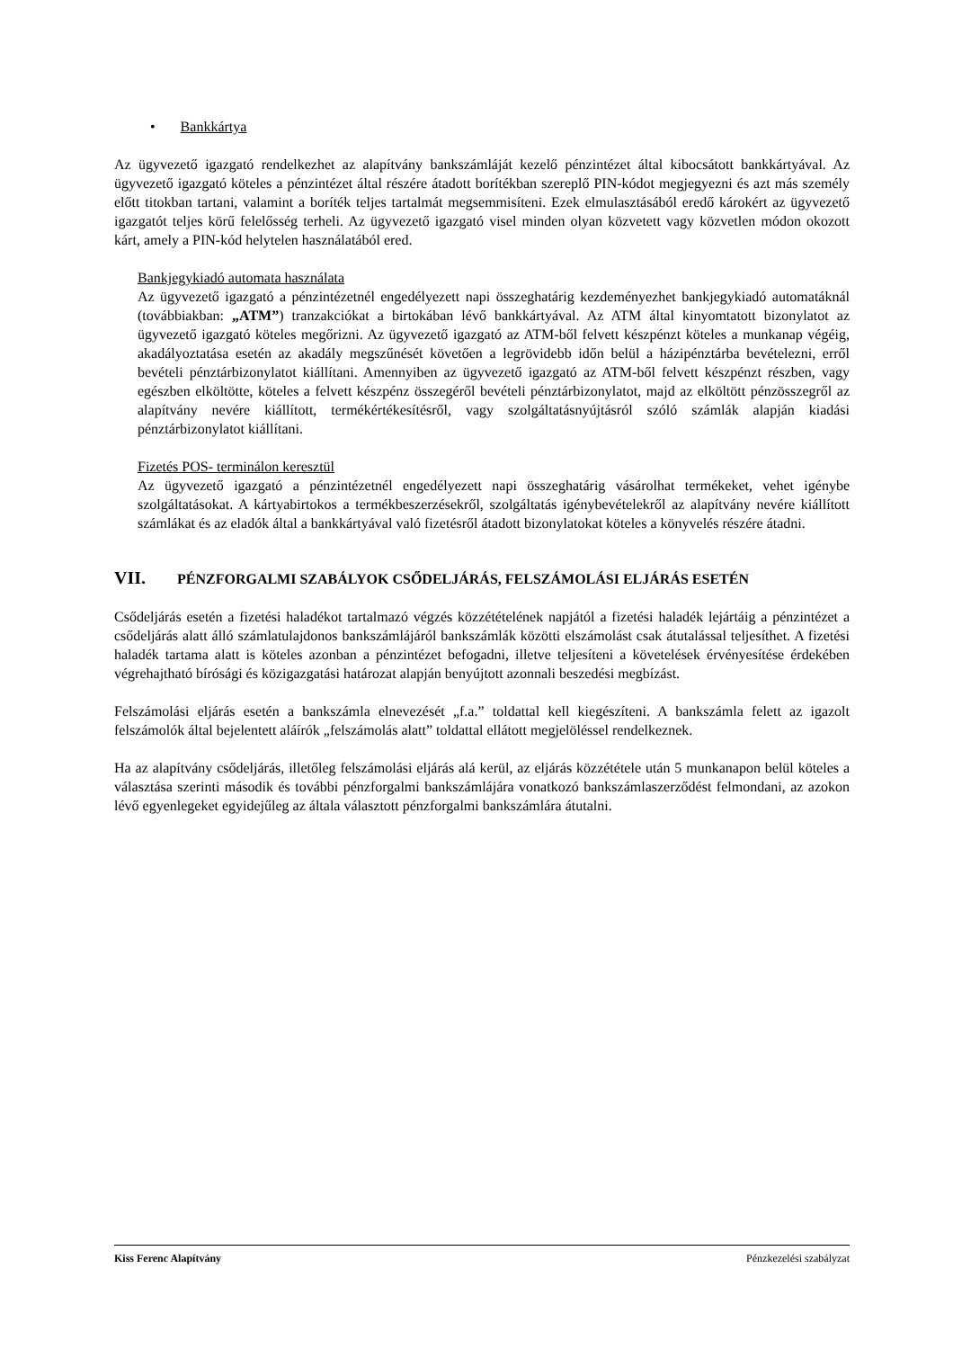• Bankkártya
Az ügyvezető igazgató rendelkezhet az alapítvány bankszámláját kezelő pénzintézet által kibocsátott bankkártyával. Az ügyvezető igazgató köteles a pénzintézet által részére átadott borítékban szereplő PIN-kódot megjegyezni és azt más személy előtt titokban tartani, valamint a boríték teljes tartalmát megsemmisíteni. Ezek elmulasztásából eredő károkért az ügyvezető igazgatót teljes körű felelősség terheli. Az ügyvezető igazgató visel minden olyan közvetett vagy közvetlen módon okozott kárt, amely a PIN-kód helytelen használatából ered.
Bankjegykiadó automata használata
Az ügyvezető igazgató a pénzintézetnél engedélyezett napi összeghatárig kezdeményezhet bankjegykiadó automatáknál (továbbiakban: „ATM”) tranzakciókat a birtokában lévő bankkártyával. Az ATM által kinyomtatott bizonylatot az ügyvezető igazgató köteles megőrizni. Az ügyvezető igazgató az ATM-ből felvett készpénzt köteles a munkanap végéig, akadályoztatása esetén az akadály megszűnését követően a legrövidebb időn belül a házipénztárba bevételezni, erről bevételi pénztárbizonylatot kiállítani. Amennyiben az ügyvezető igazgató az ATM-ből felvett készpénzt részben, vagy egészben elköltötte, köteles a felvett készpénz összegéről bevételi pénztárbizonylatot, majd az elköltött pénzösszegről az alapítvány nevére kiállított, termékértékesítésről, vagy szolgáltatásnyújtásról szóló számlák alapján kiadási pénztárbizonylatot kiállítani.
Fizetés POS- terminálon keresztül
Az ügyvezető igazgató a pénzintézetnél engedélyezett napi összeghatárig vásárolhat termékeket, vehet igénybe szolgáltatásokat. A kártyabirtokos a termékbeszerzésekről, szolgáltatás igénybevételekről az alapítvány nevére kiállított számlákat és az eladók által a bankkártyával való fizetésről átadott bizonylatokat köteles a könyvelés részére átadni.
VII. PÉNZFORGALMI SZABÁLYOK CSŐDELJÁRÁS, FELSZÁMOLÁSI ELJÁRÁS ESETÉN
Csődeljárás esetén a fizetési haladékot tartalmazó végzés közzétételének napjától a fizetési haladék lejártáig a pénzintézet a csődeljárás alatt álló számlatulajdonos bankszámlájáról bankszámlák közötti elszámolást csak átutalással teljesíthet. A fizetési haladék tartama alatt is köteles azonban a pénzintézet befogadni, illetve teljesíteni a követelések érvényesítése érdekében végrehajtható bírósági és közigazgatási határozat alapján benyújtott azonnali beszedési megbízást.
Felszámolási eljárás esetén a bankszámla elnevezését „f.a.” toldattal kell kiegészíteni. A bankszámla felett az igazolt felszámolók által bejelentett aláírók „felszámolás alatt” toldattal ellátott megjelöléssel rendelkeznek.
Ha az alapítvány csődeljárás, illetőleg felszámolási eljárás alá kerül, az eljárás közzététele után 5 munkanapon belül köteles a választása szerinti második és további pénzforgalmi bankszámlájára vonatkozó bankszámlaszerződést felmondani, az azokon lévő egyenlegeket egyidejűleg az általa választott pénzforgalmi bankszámlára átutalni.
Kiss Ferenc Alapítvány Pénzkezelési szabályzat